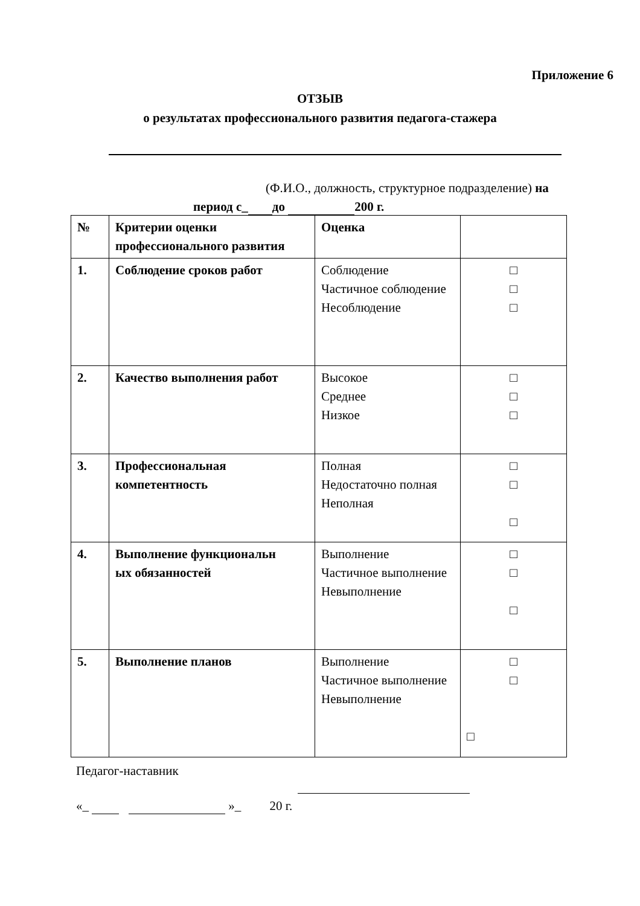Приложение 6
ОТЗЫВ
о результатах профессионального развития педагога-стажера
(Ф.И.О., должность, структурное подразделение) на
период с_ до 200 г.
| № | Критерии оценки профессионального развития | Оценка | |
| --- | --- | --- | --- |
| 1. | Соблюдение сроков работ | Соблюдение Частичное соблюдение Несоблюдение | □ □ □ |
| 2. | Качество выполнения работ | Высокое Среднее Низкое | □ □ □ |
| 3. | Профессиональная компетентность | Полная Недостаточно полная Неполная | □ □ □ |
| 4. | Выполнение функциональн ых обязанностей | Выполнение Частичное выполнение Невыполнение | □ □ □ |
| 5. | Выполнение планов | Выполнение Частичное выполнение Невыполнение | □ □ □ |
Педагог-наставник
«_ »_ 20 г.